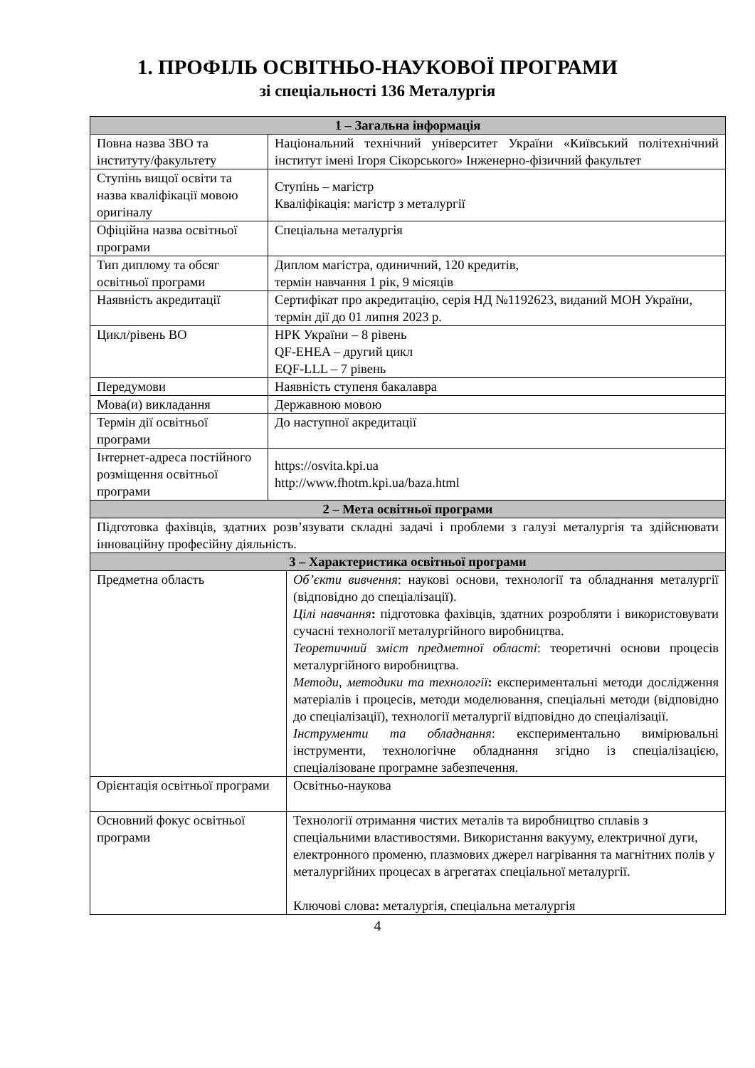1. ПРОФІЛЬ ОСВІТНЬО-НАУКОВОЇ ПРОГРАМИ
зі спеціальності 136 Металургія
| 1 – Загальна інформація | | |
| --- | --- | --- |
| Повна назва ЗВО та інституту/факультету | Національний технічний університет України «Київський політехнічний інститут імені Ігоря Сікорського» Інженерно-фізичний факультет | |
| Ступінь вищої освіти та назва кваліфікації мовою оригіналу | Ступінь – магістр Кваліфікація: магістр з металургії | |
| Офіційна назва освітньої програми | Спеціальна металургія | |
| Тип диплому та обсяг освітньої програми | Диплом магістра, одиничний, 120 кредитів, термін навчання 1 рік, 9 місяців | |
| Наявність акредитації | Сертифікат про акредитацію, серія НД №1192623, виданий МОН України, термін дії до 01 липня 2023 р. | |
| Цикл/рівень ВО | НРК України – 8 рівень QF-EHEA – другий цикл EQF-LLL – 7 рівень | |
| Передумови | Наявність ступеня бакалавра | |
| Мова(и) викладання | Державною мовою | |
| Термін дії освітньої програми | До наступної акредитації | |
| Інтернет-адреса постійного розміщення освітньої програми | https://osvita.kpi.ua http://www.fhotm.kpi.ua/baza.html | |
| 2 – Мета освітньої програми | | |
| Підготовка фахівців, здатних розв’язувати складні задачі і проблеми з галузі металургія та здійснювати інноваційну професійну діяльність. | | |
| 3 – Характеристика освітньої програми | | |
| Предметна область | | Об’єкти вивчення : наукові основи, технології та обладнання металургії (відповідно до спеціалізації). Цілі навчання : підготовка фахівців, здатних розробляти і використовувати сучасні технології металургійного виробництва. Теоретичний зміст предметної області : теоретичні основи процесів металургійного виробництва. Методи, методики та технології : експериментальні методи дослідження матеріалів і процесів, методи моделювання, спеціальні методи (відповідно до спеціалізації), технології металургії відповідно до спеціалізації. Інструменти та обладнання : експериментально вимірювальні інструменти, технологічне обладнання згідно із спеціалізацією, спеціалізоване програмне забезпечення. |
| Орієнтація освітньої програми | | Освітньо-наукова |
| Основний фокус освітньої програми | | Технології отримання чистих металів та виробництво сплавів з спеціальними властивостями. Використання вакууму, електричної дуги, електронного променю, плазмових джерел нагрівання та магнітних полів у металургійних процесах в агрегатах спеціальної металургії. Ключові слова : металургія, спеціальна металургія |
4